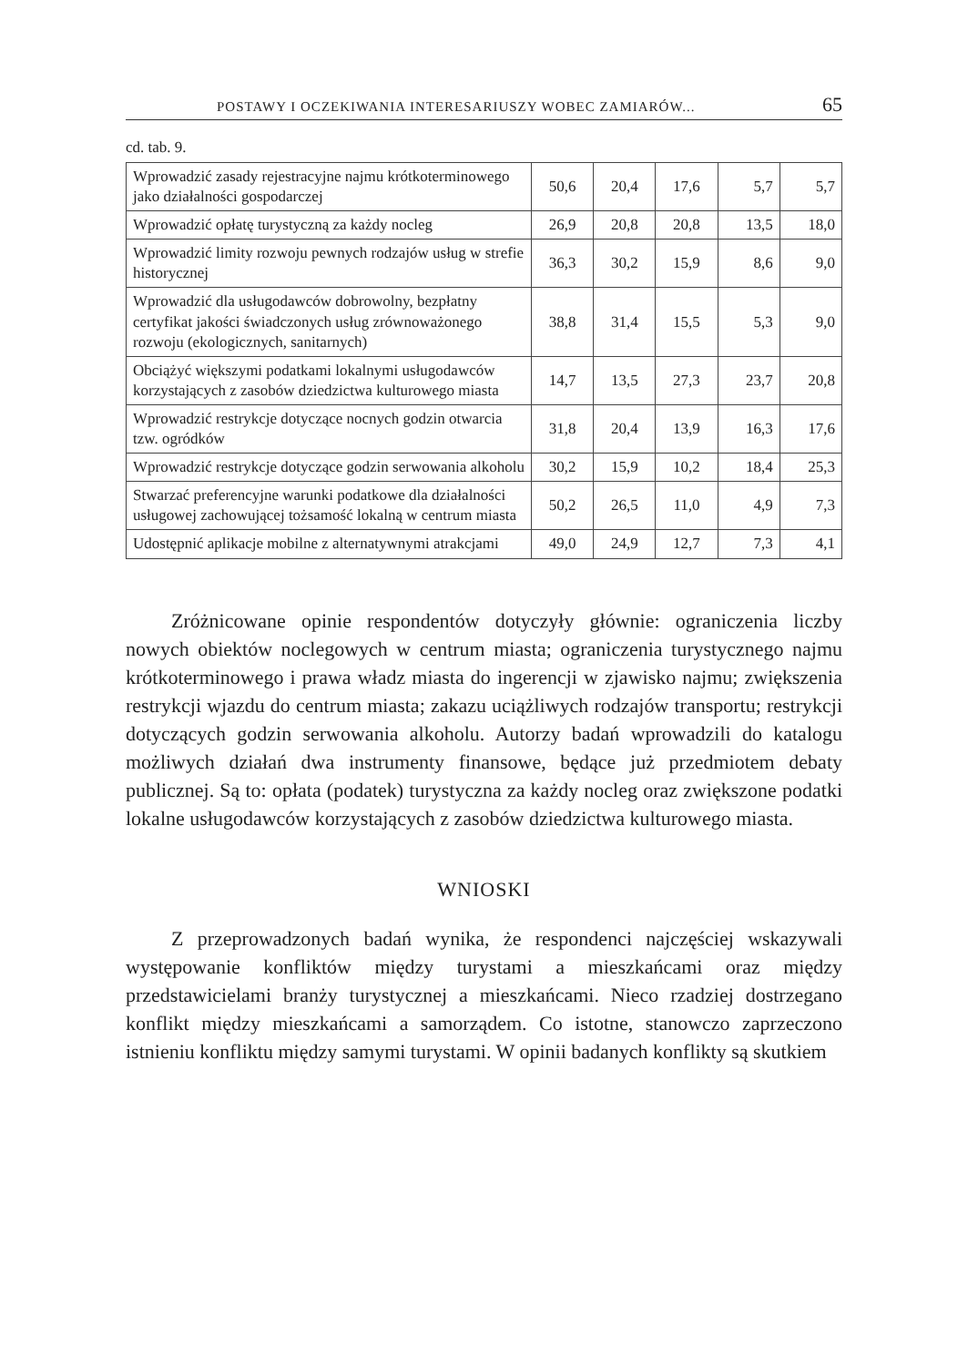POSTAWY I OCZEKIWANIA INTERESARIUSZY WOBEC ZAMIARÓW... 65
cd. tab. 9.
| Wprowadzić zasady rejestracyjne najmu krótkoterminowego jako działalności gospodarczej | 50,6 | 20,4 | 17,6 | 5,7 | 5,7 |
| Wprowadzić opłatę turystyczną za każdy nocleg | 26,9 | 20,8 | 20,8 | 13,5 | 18,0 |
| Wprowadzić limity rozwoju pewnych rodzajów usług w strefie historycznej | 36,3 | 30,2 | 15,9 | 8,6 | 9,0 |
| Wprowadzić dla usługodawców dobrowolny, bezpłatny certyfikat jakości świadczonych usług zrównoważonego rozwoju (ekologicznych, sanitarnych) | 38,8 | 31,4 | 15,5 | 5,3 | 9,0 |
| Obciążyć większymi podatkami lokalnymi usługodawców korzystających z zasobów dziedzictwa kulturowego miasta | 14,7 | 13,5 | 27,3 | 23,7 | 20,8 |
| Wprowadzić restrykcje dotyczące nocnych godzin otwarcia tzw. ogródków | 31,8 | 20,4 | 13,9 | 16,3 | 17,6 |
| Wprowadzić restrykcje dotyczące godzin serwowania alkoholu | 30,2 | 15,9 | 10,2 | 18,4 | 25,3 |
| Stwarzać preferencyjne warunki podatkowe dla działalności usługowej zachowującej tożsamość lokalną w centrum miasta | 50,2 | 26,5 | 11,0 | 4,9 | 7,3 |
| Udostępnić aplikacje mobilne z alternatywnymi atrakcjami | 49,0 | 24,9 | 12,7 | 7,3 | 4,1 |
Zróżnicowane opinie respondentów dotyczyły głównie: ograniczenia liczby nowych obiektów noclegowych w centrum miasta; ograniczenia turystycznego najmu krótkoterminowego i prawa władz miasta do ingerencji w zjawisko najmu; zwiększenia restrykcji wjazdu do centrum miasta; zakazu uciążliwych rodzajów transportu; restrykcji dotyczących godzin serwowania alkoholu. Autorzy badań wprowadzili do katalogu możliwych działań dwa instrumenty finansowe, będące już przedmiotem debaty publicznej. Są to: opłata (podatek) turystyczna za każdy nocleg oraz zwiększone podatki lokalne usługodawców korzystających z zasobów dziedzictwa kulturowego miasta.
WNIOSKI
Z przeprowadzonych badań wynika, że respondenci najczęściej wskazywali występowanie konfliktów między turystami a mieszkańcami oraz między przedstawicielami branży turystycznej a mieszkańcami. Nieco rzadziej dostrzegano konflikt między mieszkańcami a samorządem. Co istotne, stanowczo zaprzeczono istnieniu konfliktu między samymi turystami. W opinii badanych konflikty są skutkiem